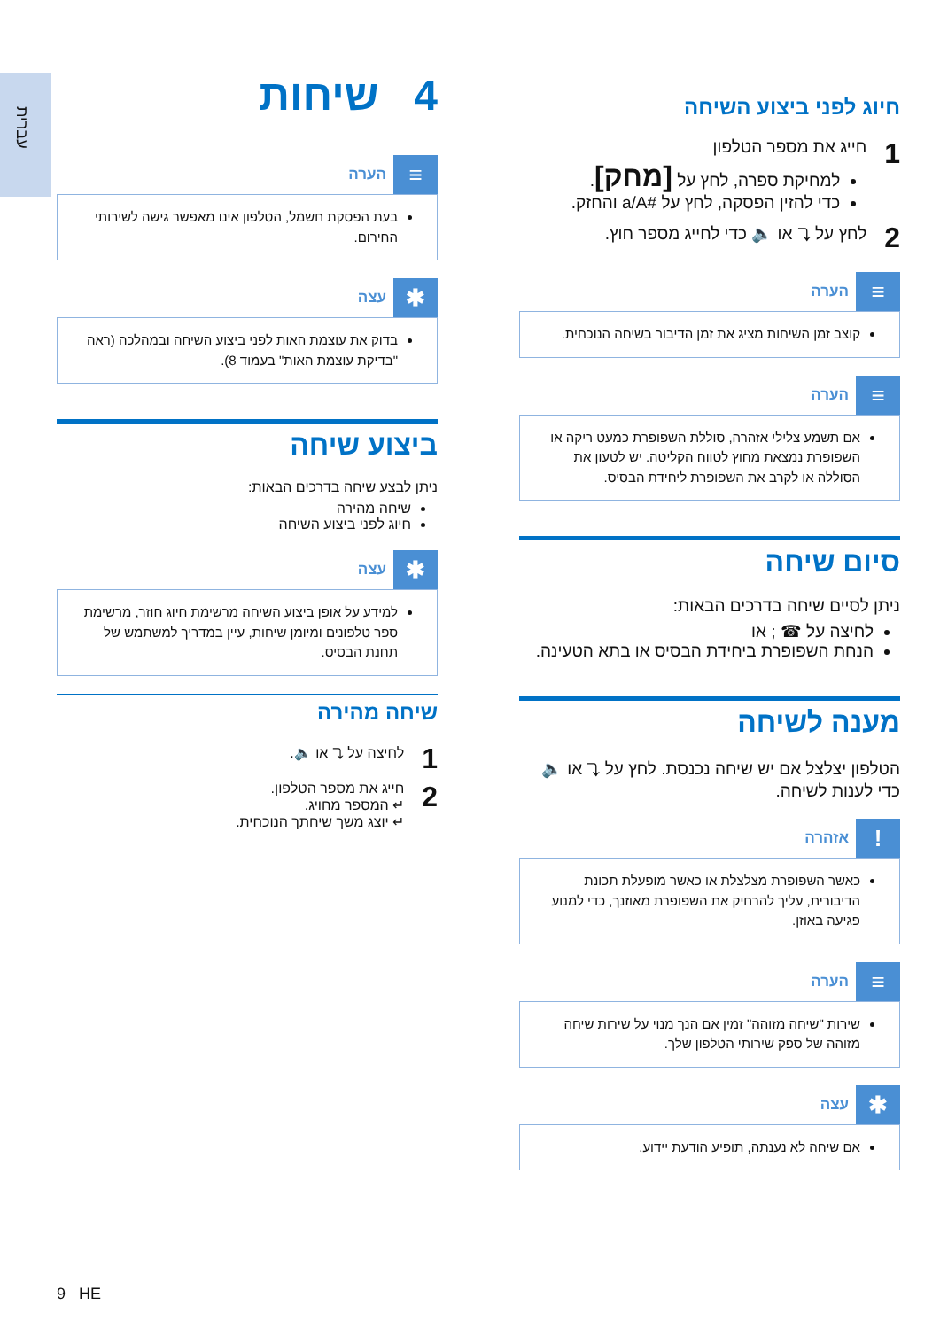עברית
4 שיחות
≡ הערה
בעת הפסקת חשמל, הטלפון אינו מאפשר גישה לשירותי החירום.
✱ עצה
בדוק את עוצמת האות לפני ביצוע השיחה ובמהלכה (ראה "בדיקת עוצמת האות" בעמוד 8).
ביצוע שיחה
ניתן לבצע שיחה בדרכים הבאות:
שיחה מהירה
חיוג לפני ביצוע השיחה
✱ עצה
למידע על אופן ביצוע השיחה מרשימת חיוג חוזר, מרשימת ספר טלפונים ומיומן שיחות, עיין במדריך למשתמש של תחנת הבסיס.
שיחה מהירה
1 לחיצה על ⤵ או 🔈.
2 חייג את מספר הטלפון.
↵ המספר מחויג.
↵ יוצג משך שיחתך הנוכחית.
חיוג לפני ביצוע השיחה
1 חייג את מספר הטלפון
למחיקת ספרה, לחץ על [מחק].
כדי להזין הפסקה, לחץ על #a/A והחזק.
2 לחץ על ⤵ או 🔈 כדי לחייג מספר חוץ.
≡ הערה
קוצב זמן השיחות מציג את זמן הדיבור בשיחה הנוכחית.
≡ הערה
אם תשמע צלילי אזהרה, סוללת השפופרת כמעט ריקה או השפופרת נמצאת מחוץ לטווח הקליטה. יש לטעון את הסוללה או לקרב את השפופרת ליחידת הבסיס.
סיום שיחה
ניתן לסיים שיחה בדרכים הבאות:
לחיצה על ☎ ; או
הנחת השפופרת ביחידת הבסיס או בתא הטעינה.
מענה לשיחה
הטלפון יצלצל אם יש שיחה נכנסת. לחץ על ⤵ או 🔈 כדי לענות לשיחה.
! אזהרה
כאשר השפופרת מצלצלת או כאשר מופעלת תכונת הדיבורית, עליך להרחיק את השפופרת מאוזנך, כדי למנוע פגיעה באוזן.
≡ הערה
שירות "שיחה מזוהה" זמין אם הנך מנוי על שירות שיחה מזוהה של ספק שירותי הטלפון שלך.
✱ עצה
אם שיחה לא נענתה, תופיע הודעת יידוע.
9 HE